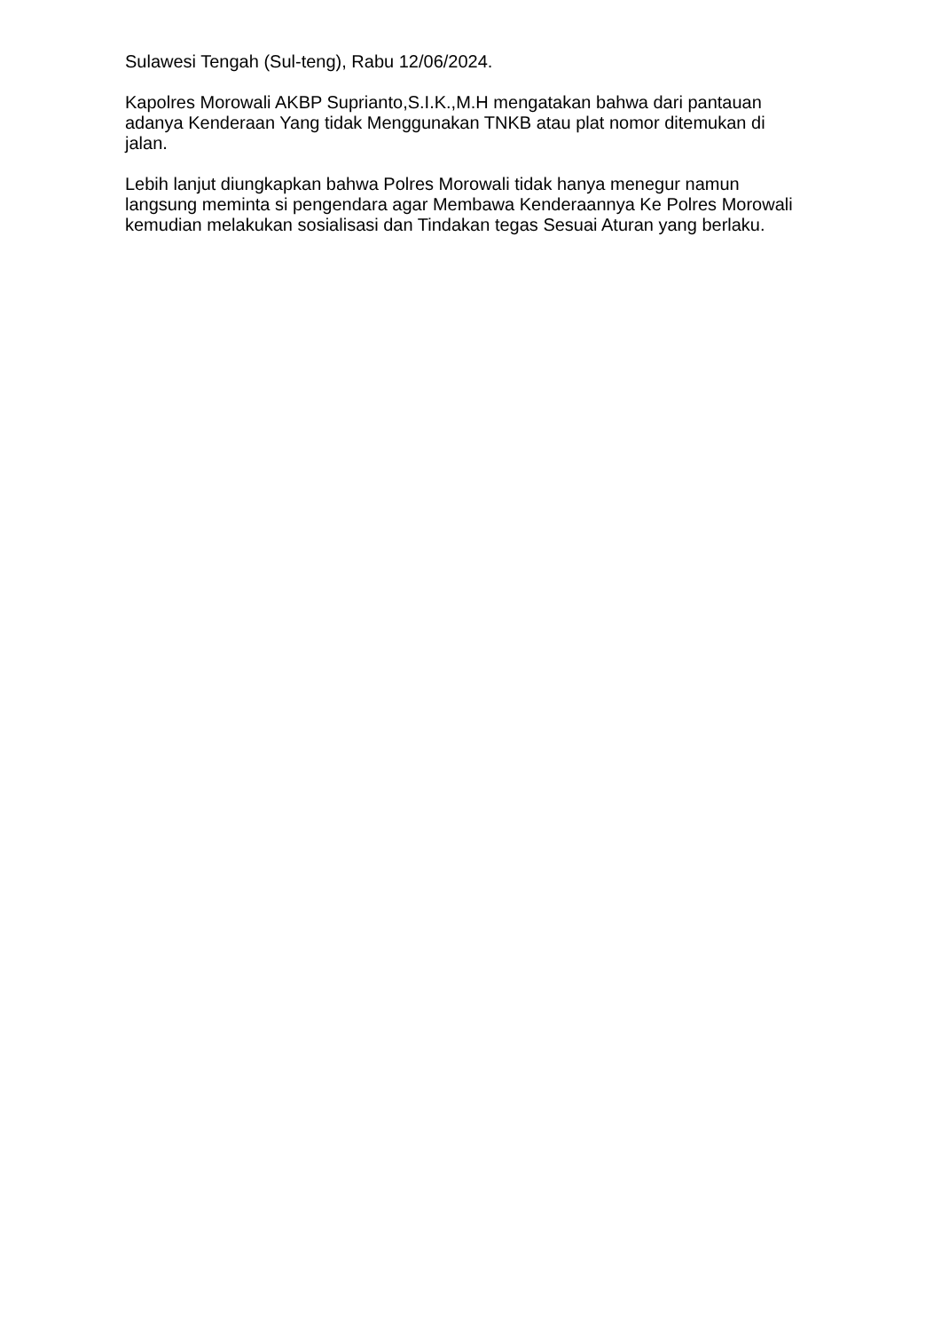Sulawesi Tengah (Sul-teng), Rabu 12/06/2024.
Kapolres Morowali AKBP Suprianto,S.I.K.,M.H mengatakan bahwa dari pantauan adanya Kenderaan Yang tidak Menggunakan TNKB atau plat nomor ditemukan di jalan.
Lebih lanjut diungkapkan bahwa Polres Morowali tidak hanya menegur namun langsung meminta si pengendara agar Membawa Kenderaannya Ke Polres Morowali kemudian melakukan sosialisasi dan Tindakan tegas Sesuai Aturan yang berlaku.